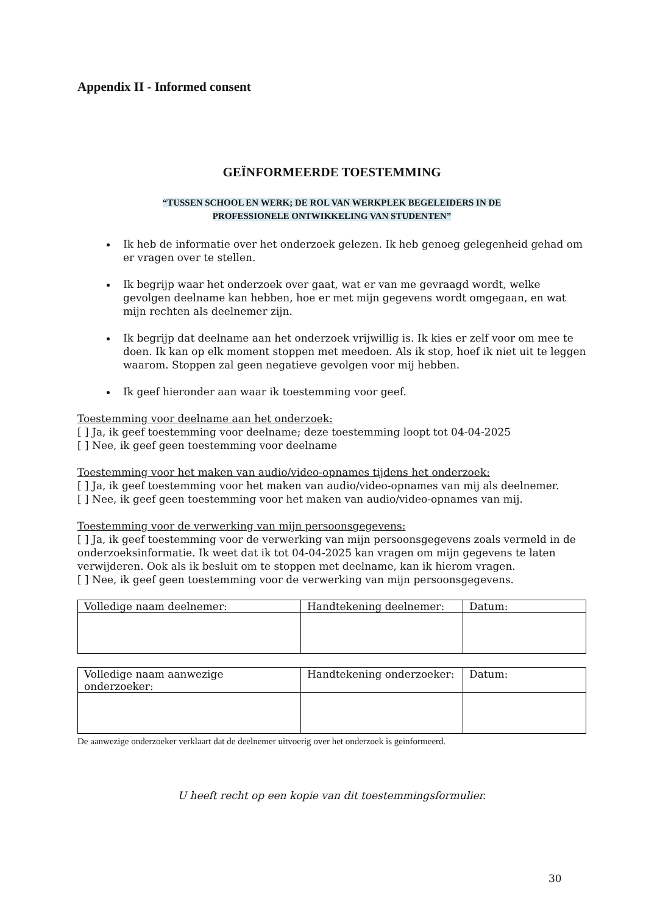Appendix II - Informed consent
GEÏNFORMEERDE TOESTEMMING
“TUSSEN SCHOOL EN WERK; DE ROL VAN WERKPLEK BEGELEIDERS IN DE
PROFESSIONELE ONTWIKKELING VAN STUDENTEN”
Ik heb de informatie over het onderzoek gelezen. Ik heb genoeg gelegenheid gehad om er vragen over te stellen.
Ik begrijp waar het onderzoek over gaat, wat er van me gevraagd wordt, welke gevolgen deelname kan hebben, hoe er met mijn gegevens wordt omgegaan, en wat mijn rechten als deelnemer zijn.
Ik begrijp dat deelname aan het onderzoek vrijwillig is. Ik kies er zelf voor om mee te doen. Ik kan op elk moment stoppen met meedoen. Als ik stop, hoef ik niet uit te leggen waarom. Stoppen zal geen negatieve gevolgen voor mij hebben.
Ik geef hieronder aan waar ik toestemming voor geef.
Toestemming voor deelname aan het onderzoek:
[ ] Ja, ik geef toestemming voor deelname; deze toestemming loopt tot 04-04-2025
[ ] Nee, ik geef geen toestemming voor deelname
Toestemming voor het maken van audio/video-opnames tijdens het onderzoek:
[ ] Ja, ik geef toestemming voor het maken van audio/video-opnames van mij als deelnemer.
[ ] Nee, ik geef geen toestemming voor het maken van audio/video-opnames van mij.
Toestemming voor de verwerking van mijn persoonsgegevens:
[ ] Ja, ik geef toestemming voor de verwerking van mijn persoonsgegevens zoals vermeld in de onderzoeksinformatie. Ik weet dat ik tot 04-04-2025 kan vragen om mijn gegevens te laten verwijderen. Ook als ik besluit om te stoppen met deelname, kan ik hierom vragen.
[ ] Nee, ik geef geen toestemming voor de verwerking van mijn persoonsgegevens.
| Volledige naam deelnemer: | Handtekening deelnemer: | Datum: |
| Volledige naam aanwezige onderzoeker: | Handtekening onderzoeker: | Datum: |
De aanwezige onderzoeker verklaart dat de deelnemer uitvoerig over het onderzoek is geïnformeerd.
U heeft recht op een kopie van dit toestemmingsformulier.
30